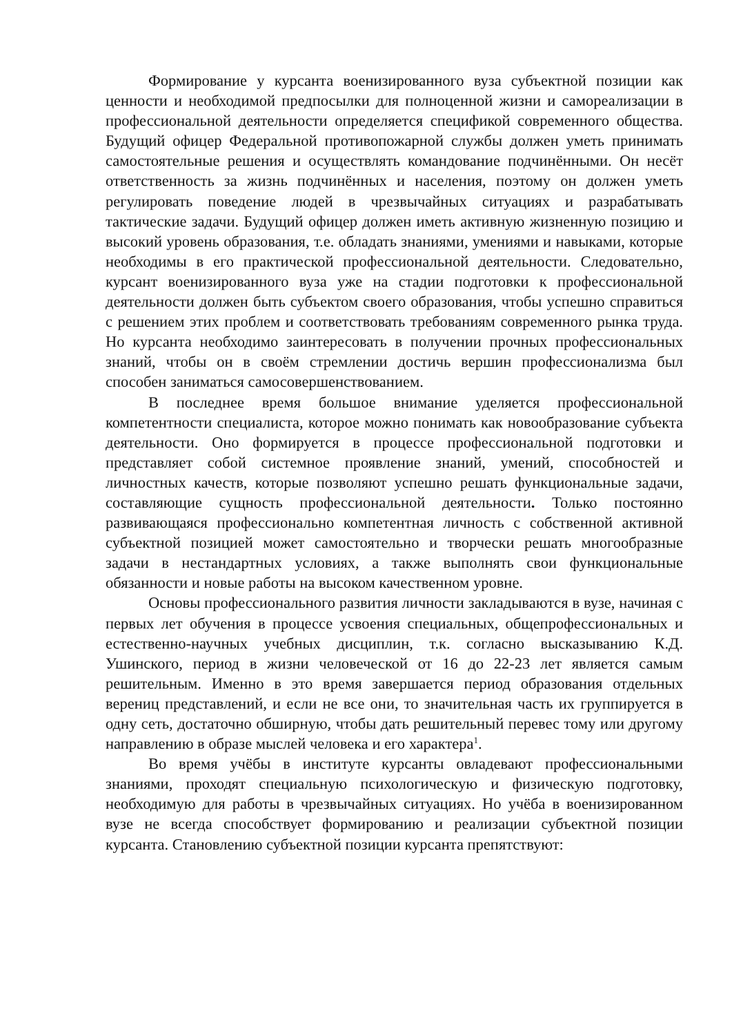Формирование у курсанта военизированного вуза субъектной позиции как ценности и необходимой предпосылки для полноценной жизни и самореализации в профессиональной деятельности определяется спецификой современного общества. Будущий офицер Федеральной противопожарной службы должен уметь принимать самостоятельные решения и осуществлять командование подчинёнными. Он несёт ответственность за жизнь подчинённых и населения, поэтому он должен уметь регулировать поведение людей в чрезвычайных ситуациях и разрабатывать тактические задачи. Будущий офицер должен иметь активную жизненную позицию и высокий уровень образования, т.е. обладать знаниями, умениями и навыками, которые необходимы в его практической профессиональной деятельности. Следовательно, курсант военизированного вуза уже на стадии подготовки к профессиональной деятельности должен быть субъектом своего образования, чтобы успешно справиться с решением этих проблем и соответствовать требованиям современного рынка труда. Но курсанта необходимо заинтересовать в получении прочных профессиональных знаний, чтобы он в своём стремлении достичь вершин профессионализма был способен заниматься самосовершенствованием.
В последнее время большое внимание уделяется профессиональной компетентности специалиста, которое можно понимать как новообразование субъекта деятельности. Оно формируется в процессе профессиональной подготовки и представляет собой системное проявление знаний, умений, способностей и личностных качеств, которые позволяют успешно решать функциональные задачи, составляющие сущность профессиональной деятельности. Только постоянно развивающаяся профессионально компетентная личность с собственной активной субъектной позицией может самостоятельно и творчески решать многообразные задачи в нестандартных условиях, а также выполнять свои функциональные обязанности и новые работы на высоком качественном уровне.
Основы профессионального развития личности закладываются в вузе, начиная с первых лет обучения в процессе усвоения специальных, общепрофессиональных и естественно-научных учебных дисциплин, т.к. согласно высказыванию К.Д. Ушинского, период в жизни человеческой от 16 до 22-23 лет является самым решительным. Именно в это время завершается период образования отдельных верениц представлений, и если не все они, то значительная часть их группируется в одну сеть, достаточно обширную, чтобы дать решительный перевес тому или другому направлению в образе мыслей человека и его характера<sup>1</sup>.
Во время учёбы в институте курсанты овладевают профессиональными знаниями, проходят специальную психологическую и физическую подготовку, необходимую для работы в чрезвычайных ситуациях. Но учёба в военизированном вузе не всегда способствует формированию и реализации субъектной позиции курсанта. Становлению субъектной позиции курсанта препятствуют: